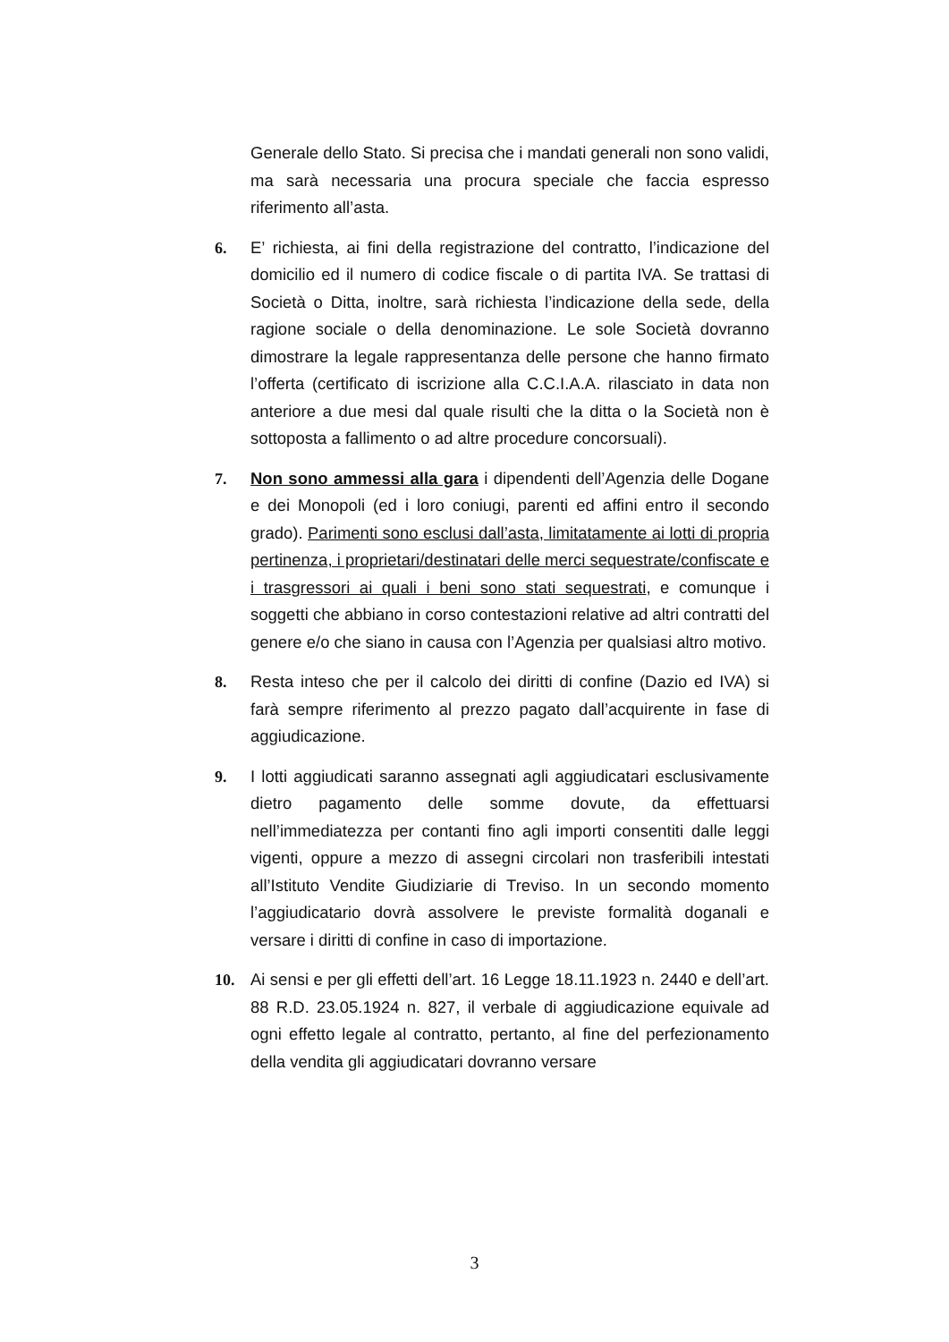Generale dello Stato. Si precisa che i mandati generali non sono validi, ma sarà necessaria una procura speciale che faccia espresso riferimento all’asta.
6. E’ richiesta, ai fini della registrazione del contratto, l’indicazione del domicilio ed il numero di codice fiscale o di partita IVA. Se trattasi di Società o Ditta, inoltre, sarà richiesta l’indicazione della sede, della ragione sociale o della denominazione. Le sole Società dovranno dimostrare la legale rappresentanza delle persone che hanno firmato l’offerta (certificato di iscrizione alla C.C.I.A.A. rilasciato in data non anteriore a due mesi dal quale risulti che la ditta o la Società non è sottoposta a fallimento o ad altre procedure concorsuali).
7. Non sono ammessi alla gara i dipendenti dell’Agenzia delle Dogane e dei Monopoli (ed i loro coniugi, parenti ed affini entro il secondo grado). Parimenti sono esclusi dall’asta, limitatamente ai lotti di propria pertinenza, i proprietari/destinatari delle merci sequestrate/confiscate e i trasgressori ai quali i beni sono stati sequestrati, e comunque i soggetti che abbiano in corso contestazioni relative ad altri contratti del genere e/o che siano in causa con l’Agenzia per qualsiasi altro motivo.
8. Resta inteso che per il calcolo dei diritti di confine (Dazio ed IVA) si farà sempre riferimento al prezzo pagato dall’acquirente in fase di aggiudicazione.
9. I lotti aggiudicati saranno assegnati agli aggiudicatari esclusivamente dietro pagamento delle somme dovute, da effettuarsi nell’immediatezza per contanti fino agli importi consentiti dalle leggi vigenti, oppure a mezzo di assegni circolari non trasferibili intestati all’Istituto Vendite Giudiziarie di Treviso. In un secondo momento l’aggiudicatario dovrà assolvere le previste formalità doganali e versare i diritti di confine in caso di importazione.
10. Ai sensi e per gli effetti dell’art. 16 Legge 18.11.1923 n. 2440 e dell’art. 88 R.D. 23.05.1924 n. 827, il verbale di aggiudicazione equivale ad ogni effetto legale al contratto, pertanto, al fine del perfezionamento della vendita gli aggiudicatari dovranno versare
3